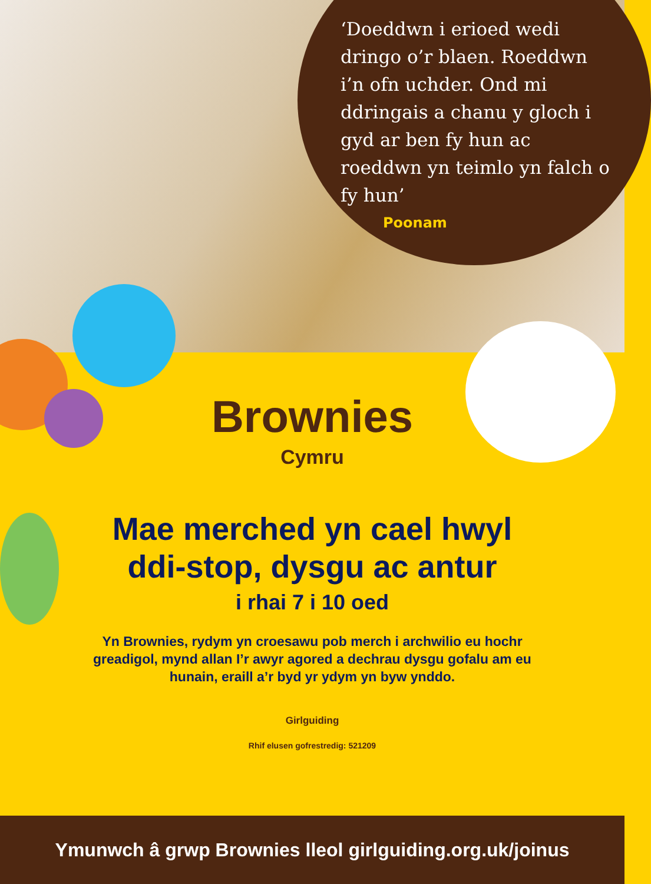‘Doeddwn i erioed wedi dringo o’r blaen. Roeddwn i’n ofn uchder. Ond mi ddringais a chanu y gloch i gyd ar ben fy hun ac roeddwn yn teimlo yn falch o fy hun’
Poonam
Brownies
Cymru
Mae merched yn cael hwyl
ddi-stop, dysgu ac antur
i rhai 7 i 10 oed
Yn Brownies, rydym yn croesawu pob merch i archwilio eu hochr greadigol, mynd allan I’r awyr agored a dechrau dysgu gofalu am eu hunain, eraill a’r byd yr ydym yn byw ynddo.
Girlguiding
Rhif elusen gofrestredig: 521209
Ymunwch â grwp Brownies lleol girlguiding.org.uk/joinus